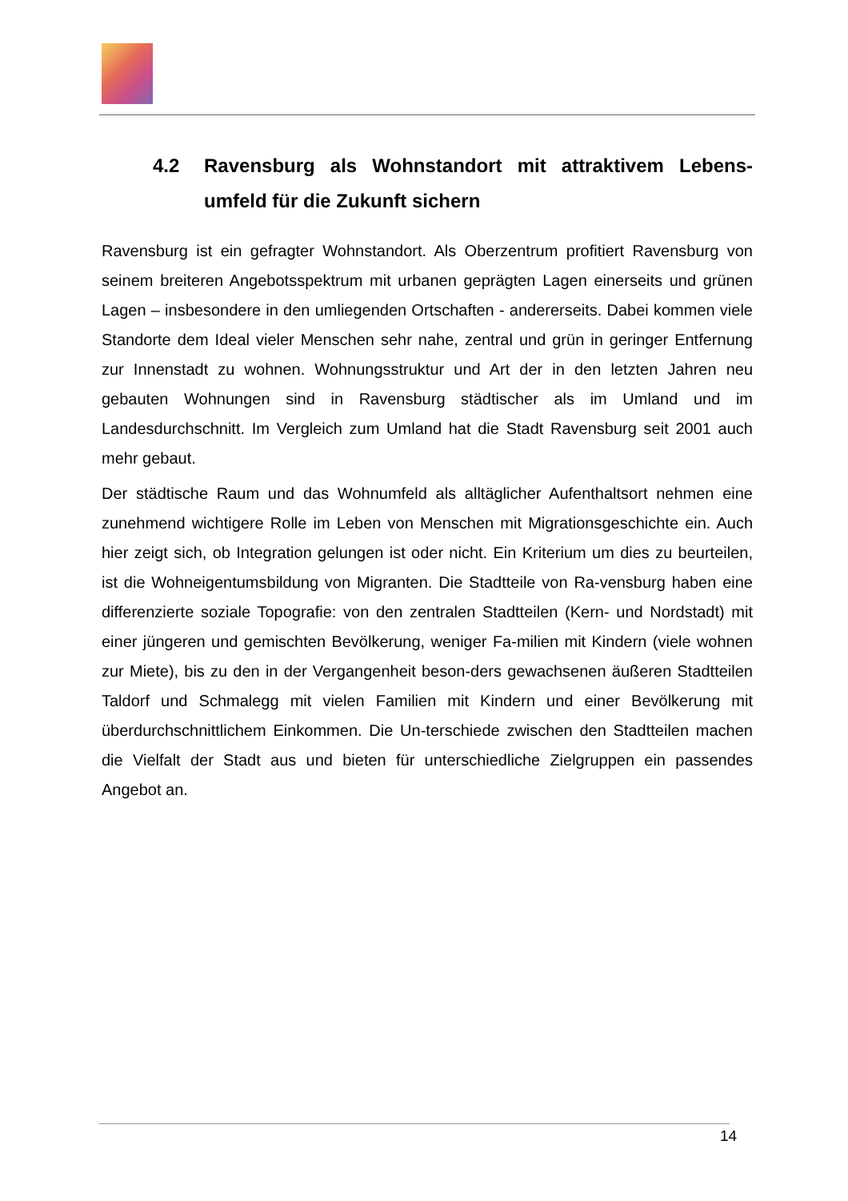4.2 Ravensburg als Wohnstandort mit attraktivem Lebens-umfeld für die Zukunft sichern
Ravensburg ist ein gefragter Wohnstandort. Als Oberzentrum profitiert Ravensburg von seinem breiteren Angebotsspektrum mit urbanen geprägten Lagen einerseits und grünen Lagen – insbesondere in den umliegenden Ortschaften - andererseits. Dabei kommen viele Standorte dem Ideal vieler Menschen sehr nahe, zentral und grün in geringer Entfernung zur Innenstadt zu wohnen. Wohnungsstruktur und Art der in den letzten Jahren neu gebauten Wohnungen sind in Ravensburg städtischer als im Umland und im Landesdurchschnitt. Im Vergleich zum Umland hat die Stadt Ravensburg seit 2001 auch mehr gebaut.
Der städtische Raum und das Wohnumfeld als alltäglicher Aufenthaltsort nehmen eine zunehmend wichtigere Rolle im Leben von Menschen mit Migrationsgeschichte ein. Auch hier zeigt sich, ob Integration gelungen ist oder nicht. Ein Kriterium um dies zu beurteilen, ist die Wohneigentumsbildung von Migranten. Die Stadtteile von Ra-vensburg haben eine differenzierte soziale Topografie: von den zentralen Stadtteilen (Kern- und Nordstadt) mit einer jüngeren und gemischten Bevölkerung, weniger Fa-milien mit Kindern (viele wohnen zur Miete), bis zu den in der Vergangenheit beson-ders gewachsenen äußeren Stadtteilen Taldorf und Schmalegg mit vielen Familien mit Kindern und einer Bevölkerung mit überdurchschnittlichem Einkommen. Die Un-terschiede zwischen den Stadtteilen machen die Vielfalt der Stadt aus und bieten für unterschiedliche Zielgruppen ein passendes Angebot an.
14